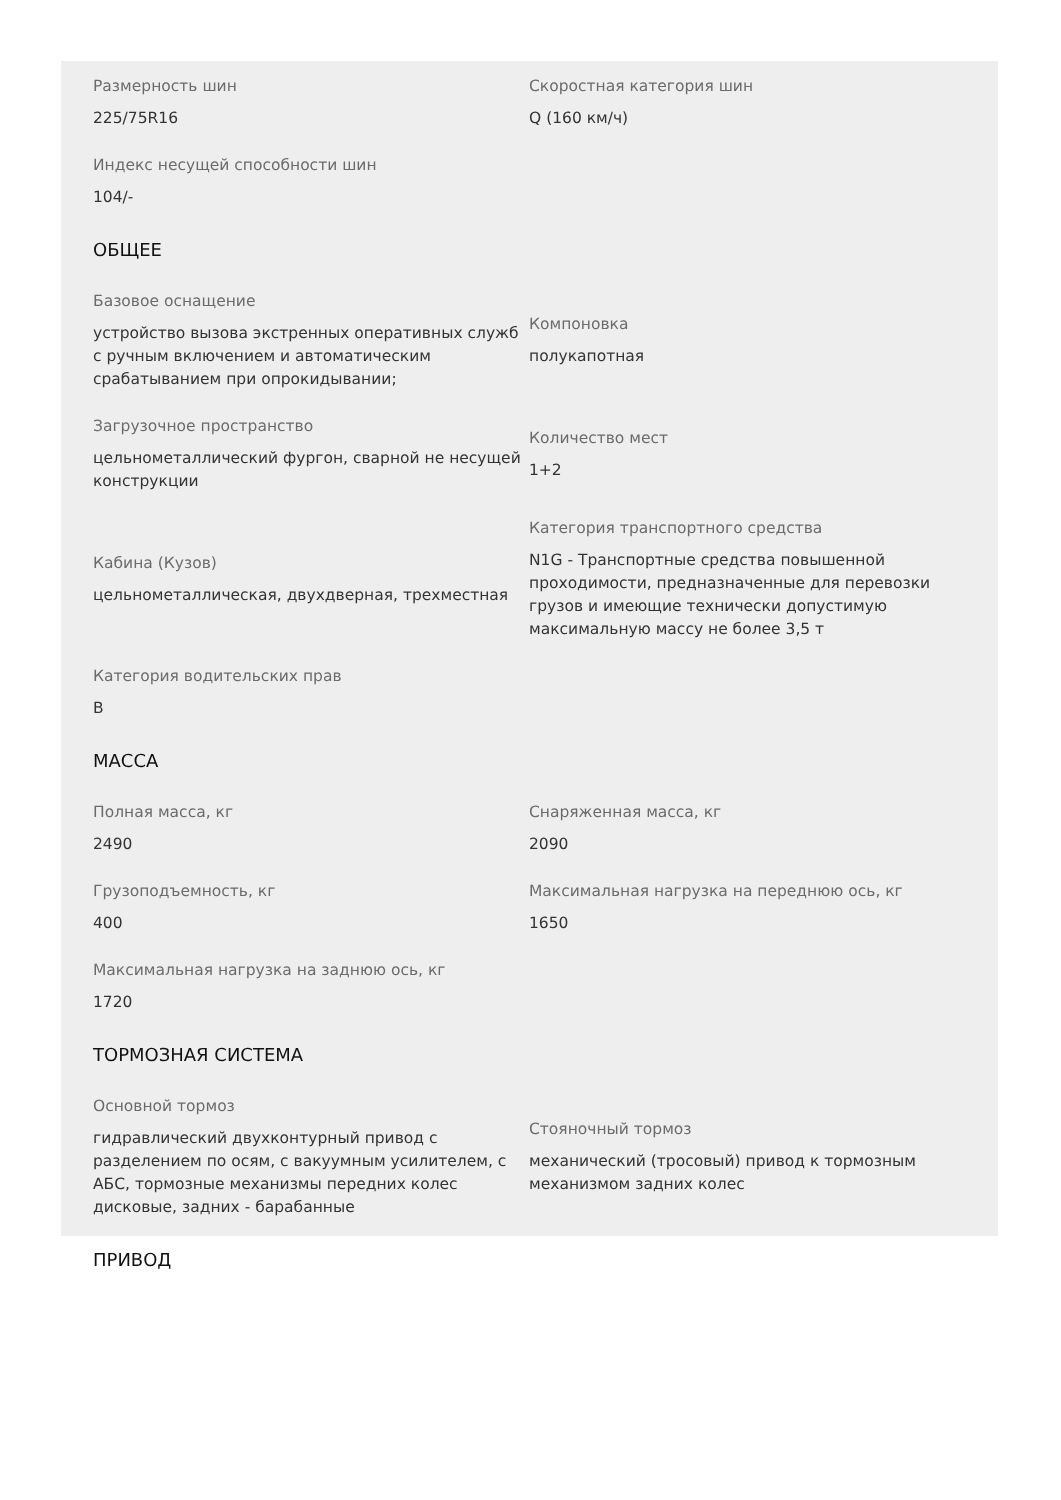Размерность шин
225/75R16
Скоростная категория шин
Q (160 км/ч)
Индекс несущей способности шин
104/-
ОБЩЕЕ
Базовое оснащение
устройство вызова экстренных оперативных служб с ручным включением и автоматическим срабатыванием при опрокидывании;
Компоновка
полукапотная
Загрузочное пространство
цельнометаллический фургон, сварной не несущей конструкции
Количество мест
1+2
Кабина (Кузов)
цельнометаллическая, двухдверная, трехместная
Категория транспортного средства
N1G - Транспортные средства повышенной проходимости, предназначенные для перевозки грузов и имеющие технически допустимую максимальную массу не более 3,5 т
Категория водительских прав
B
МАССА
Полная масса, кг
2490
Снаряженная масса, кг
2090
Грузоподъемность, кг
400
Максимальная нагрузка на переднюю ось, кг
1650
Максимальная нагрузка на заднюю ось, кг
1720
ТОРМОЗНАЯ СИСТЕМА
Основной тормоз
гидравлический двухконтурный привод с разделением по осям, с вакуумным усилителем, с АБС, тормозные механизмы передних колес дисковые, задних - барабанные
Стояночный тормоз
механический (тросовый) привод к тормозным механизмом задних колес
ПРИВОД